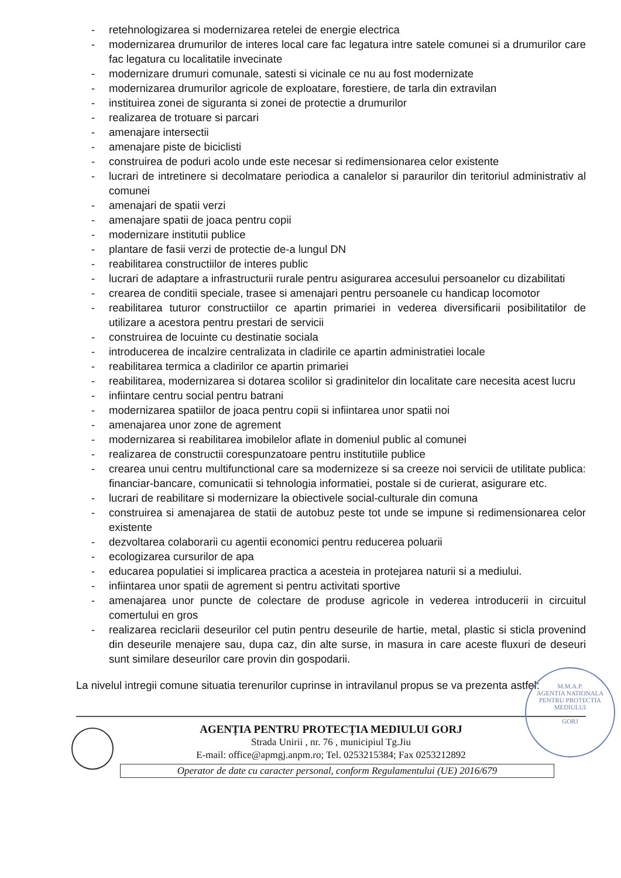- retehnologizarea si modernizarea retelei de energie electrica
- modernizarea drumurilor de interes local care fac legatura intre satele comunei si a drumurilor care fac legatura cu localitatile invecinate
- modernizare drumuri comunale, satesti si vicinale ce nu au fost modernizate
- modernizarea drumurilor agricole de exploatare, forestiere, de tarla din extravilan
- instituirea zonei de siguranta si zonei de protectie a drumurilor
- realizarea de trotuare si parcari
- amenajare intersectii
- amenajare piste de biciclisti
- construirea de poduri acolo unde este necesar si redimensionarea celor existente
- lucrari de intretinere si decolmatare periodica a canalelor si paraurilor din teritoriul administrativ al comunei
- amenajari de spatii verzi
- amenajare spatii de joaca pentru copii
- modernizare institutii publice
- plantare de fasii verzi de protectie de-a lungul DN
- reabilitarea constructiilor de interes public
- lucrari de adaptare a infrastructurii rurale pentru asigurarea accesului persoanelor cu dizabilitati
- crearea de conditii speciale, trasee si amenajari pentru persoanele cu handicap locomotor
- reabilitarea tuturor constructiilor ce apartin primariei in vederea diversificarii posibilitatilor de utilizare a acestora pentru prestari de servicii
- construirea de locuinte cu destinatie sociala
- introducerea de incalzire centralizata in cladirile ce apartin administratiei locale
- reabilitarea termica a cladirilor ce apartin primariei
- reabilitarea, modernizarea si dotarea scolilor si gradinitelor din localitate care necesita acest lucru
- infiintare centru social pentru batrani
- modernizarea spatiilor de joaca pentru copii si infiintarea unor spatii noi
- amenajarea unor zone de agrement
- modernizarea si reabilitarea imobilelor aflate in domeniul public al comunei
- realizarea de constructii corespunzatoare pentru institutiile publice
- crearea unui centru multifunctional care sa modernizeze si sa creeze noi servicii de utilitate publica: financiar-bancare, comunicatii si tehnologia informatiei, postale si de curierat, asigurare etc.
- lucrari de reabilitare si modernizare la obiectivele social-culturale din comuna
- construirea si amenajarea de statii de autobuz peste tot unde se impune si redimensionarea celor existente
- dezvoltarea colaborarii cu agentii economici pentru reducerea poluarii
- ecologizarea cursurilor de apa
- educarea populatiei si implicarea practica a acesteia in protejarea naturii si a mediului.
- infiintarea unor spatii de agrement si pentru activitati sportive
- amenajarea unor puncte de colectare de produse agricole in vederea introducerii in circuitul comertului en gros
- realizarea reciclarii deseurilor cel putin pentru deseurile de hartie, metal, plastic si sticla provenind din deseurile menajere sau, dupa caz, din alte surse, in masura in care aceste fluxuri de deseuri sunt similare deseurilor care provin din gospodarii.
La nivelul intregii comune situatia terenurilor cuprinse in intravilanul propus se va prezenta astfel:
M.M.A.P.
AGENTIA NATIONALA PENTRU PROTECTIA MEDIULUI
GORJ
AGENȚIA PENTRU PROTECȚIA MEDIULUI GORJ
Strada Unirii , nr. 76 , municipiul Tg.Jiu
E-mail: office@apmgj.anpm.ro; Tel. 0253215384; Fax 0253212892
Operator de date cu caracter personal, conform Regulamentului (UE) 2016/679